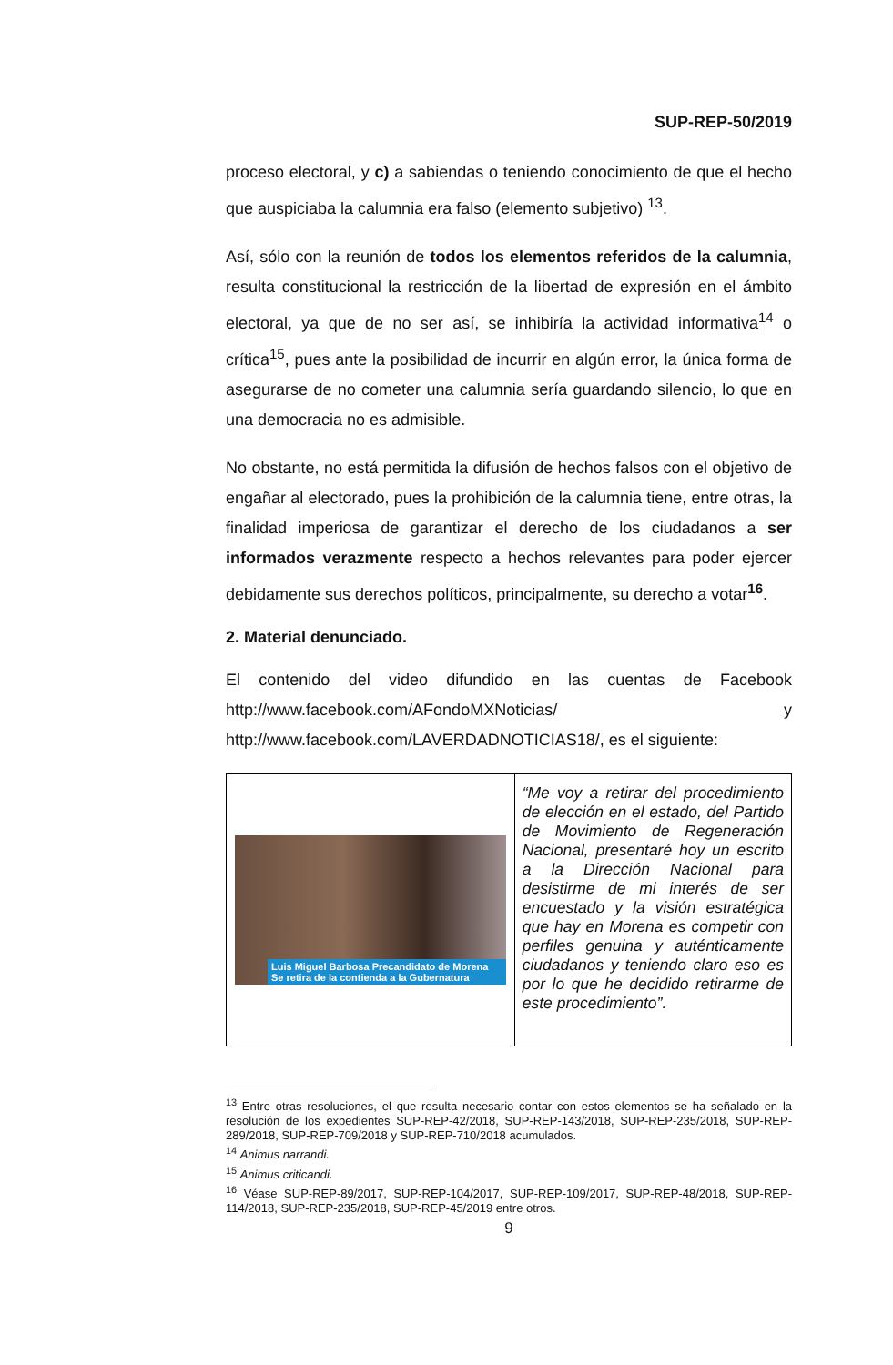SUP-REP-50/2019
proceso electoral, y c) a sabiendas o teniendo conocimiento de que el hecho que auspiciaba la calumnia era falso (elemento subjetivo) <sup>13</sup>.
Así, sólo con la reunión de todos los elementos referidos de la calumnia, resulta constitucional la restricción de la libertad de expresión en el ámbito electoral, ya que de no ser así, se inhibiría la actividad informativa<sup>14</sup> o crítica<sup>15</sup>, pues ante la posibilidad de incurrir en algún error, la única forma de asegurarse de no cometer una calumnia sería guardando silencio, lo que en una democracia no es admisible.
No obstante, no está permitida la difusión de hechos falsos con el objetivo de engañar al electorado, pues la prohibición de la calumnia tiene, entre otras, la finalidad imperiosa de garantizar el derecho de los ciudadanos a ser informados verazmente respecto a hechos relevantes para poder ejercer debidamente sus derechos políticos, principalmente, su derecho a votar<sup>16</sup>.
2. Material denunciado.
El contenido del video difundido en las cuentas de Facebook http://www.facebook.com/AFondoMXNoticias/ y http://www.facebook.com/LAVERDADNOTICIAS18/, es el siguiente:
| Luis Miguel Barbosa Precandidato de Morena Se retira de la contienda a la Gubernatura | “Me voy a retirar del procedimiento de elección en el estado, del Partido de Movimiento de Regeneración Nacional, presentaré hoy un escrito a la Dirección Nacional para desistirme de mi interés de ser encuestado y la visión estratégica que hay en Morena es competir con perfiles genuina y auténticamente ciudadanos y teniendo claro eso es por lo que he decidido retirarme de este procedimiento”. |
<sup>13</sup> Entre otras resoluciones, el que resulta necesario contar con estos elementos se ha señalado en la resolución de los expedientes SUP-REP-42/2018, SUP-REP-143/2018, SUP-REP-235/2018, SUP-REP-289/2018, SUP-REP-709/2018 y SUP-REP-710/2018 acumulados.
<sup>14</sup> Animus narrandi.
<sup>15</sup> Animus criticandi.
<sup>16</sup> Véase SUP-REP-89/2017, SUP-REP-104/2017, SUP-REP-109/2017, SUP-REP-48/2018, SUP-REP-114/2018, SUP-REP-235/2018, SUP-REP-45/2019 entre otros.
9